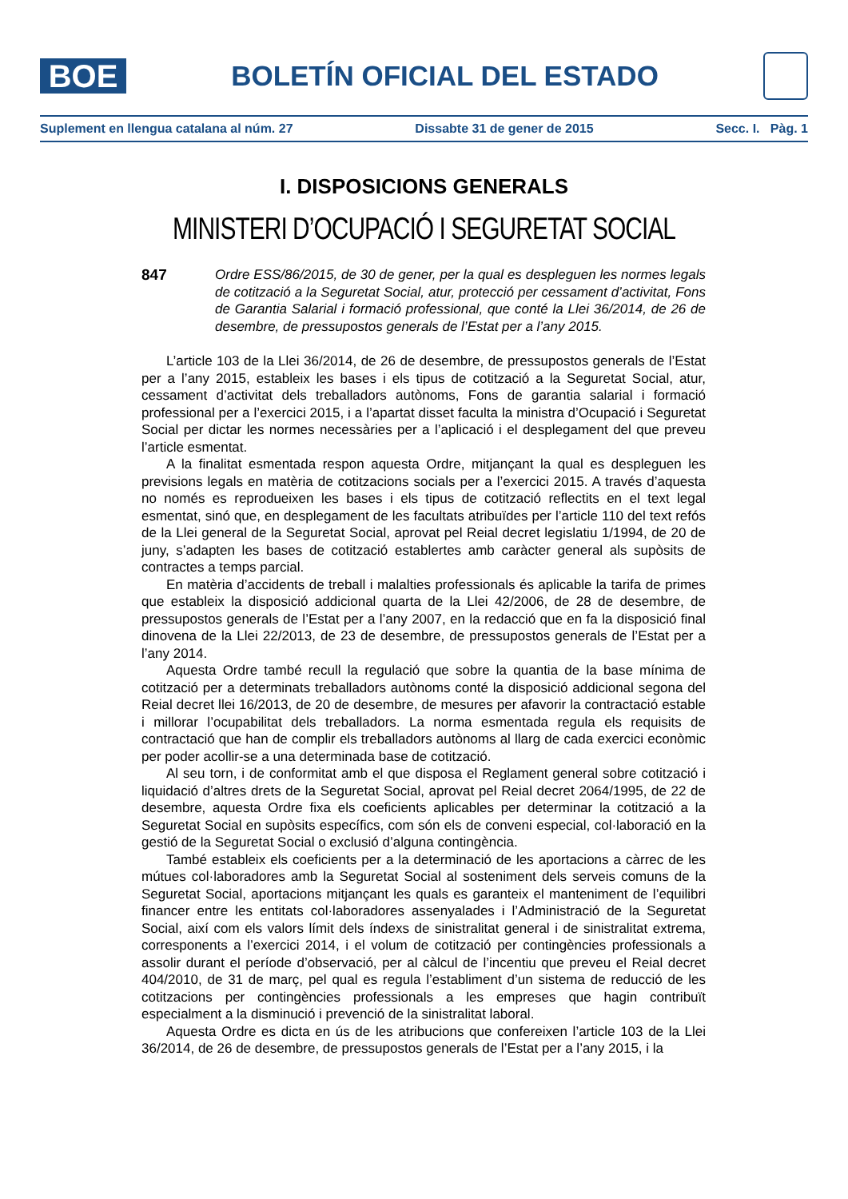BOE
BOLETÍN OFICIAL DEL ESTADO
Suplement en llengua catalana al núm. 27 Dissabte 31 de gener de 2015 Secc. I. Pàg. 1
I. DISPOSICIONS GENERALS
MINISTERI D’OCUPACIÓ I SEGURETAT SOCIAL
847 Ordre ESS/86/2015, de 30 de gener, per la qual es despleguen les normes legals de cotització a la Seguretat Social, atur, protecció per cessament d’activitat, Fons de Garantia Salarial i formació professional, que conté la Llei 36/2014, de 26 de desembre, de pressupostos generals de l’Estat per a l’any 2015.
L’article 103 de la Llei 36/2014, de 26 de desembre, de pressupostos generals de l’Estat per a l’any 2015, estableix les bases i els tipus de cotització a la Seguretat Social, atur, cessament d’activitat dels treballadors autònoms, Fons de garantia salarial i formació professional per a l’exercici 2015, i a l’apartat disset faculta la ministra d’Ocupació i Seguretat Social per dictar les normes necessàries per a l’aplicació i el desplegament del que preveu l’article esmentat.
A la finalitat esmentada respon aquesta Ordre, mitjançant la qual es despleguen les previsions legals en matèria de cotitzacions socials per a l’exercici 2015. A través d’aquesta no només es reprodueixen les bases i els tipus de cotització reflectits en el text legal esmentat, sinó que, en desplegament de les facultats atribuïdes per l’article 110 del text refós de la Llei general de la Seguretat Social, aprovat pel Reial decret legislatiu 1/1994, de 20 de juny, s’adapten les bases de cotització establertes amb caràcter general als supòsits de contractes a temps parcial.
En matèria d’accidents de treball i malalties professionals és aplicable la tarifa de primes que estableix la disposició addicional quarta de la Llei 42/2006, de 28 de desembre, de pressupostos generals de l’Estat per a l’any 2007, en la redacció que en fa la disposició final dinovena de la Llei 22/2013, de 23 de desembre, de pressupostos generals de l’Estat per a l’any 2014.
Aquesta Ordre també recull la regulació que sobre la quantia de la base mínima de cotització per a determinats treballadors autònoms conté la disposició addicional segona del Reial decret llei 16/2013, de 20 de desembre, de mesures per afavorir la contractació estable i millorar l’ocupabilitat dels treballadors. La norma esmentada regula els requisits de contractació que han de complir els treballadors autònoms al llarg de cada exercici econòmic per poder acollir-se a una determinada base de cotització.
Al seu torn, i de conformitat amb el que disposa el Reglament general sobre cotització i liquidació d’altres drets de la Seguretat Social, aprovat pel Reial decret 2064/1995, de 22 de desembre, aquesta Ordre fixa els coeficients aplicables per determinar la cotització a la Seguretat Social en supòsits específics, com són els de conveni especial, col·laboració en la gestió de la Seguretat Social o exclusió d’alguna contingència.
També estableix els coeficients per a la determinació de les aportacions a càrrec de les mútues col·laboradores amb la Seguretat Social al sosteniment dels serveis comuns de la Seguretat Social, aportacions mitjançant les quals es garanteix el manteniment de l’equilibri financer entre les entitats col·laboradores assenyalades i l’Administració de la Seguretat Social, així com els valors límit dels índexs de sinistralitat general i de sinistralitat extrema, corresponents a l’exercici 2014, i el volum de cotització per contingències professionals a assolir durant el període d’observació, per al càlcul de l’incentiu que preveu el Reial decret 404/2010, de 31 de març, pel qual es regula l’establiment d’un sistema de reducció de les cotitzacions per contingències professionals a les empreses que hagin contribuït especialment a la disminució i prevenció de la sinistralitat laboral.
Aquesta Ordre es dicta en ús de les atribucions que confereixen l’article 103 de la Llei 36/2014, de 26 de desembre, de pressupostos generals de l’Estat per a l’any 2015, i la